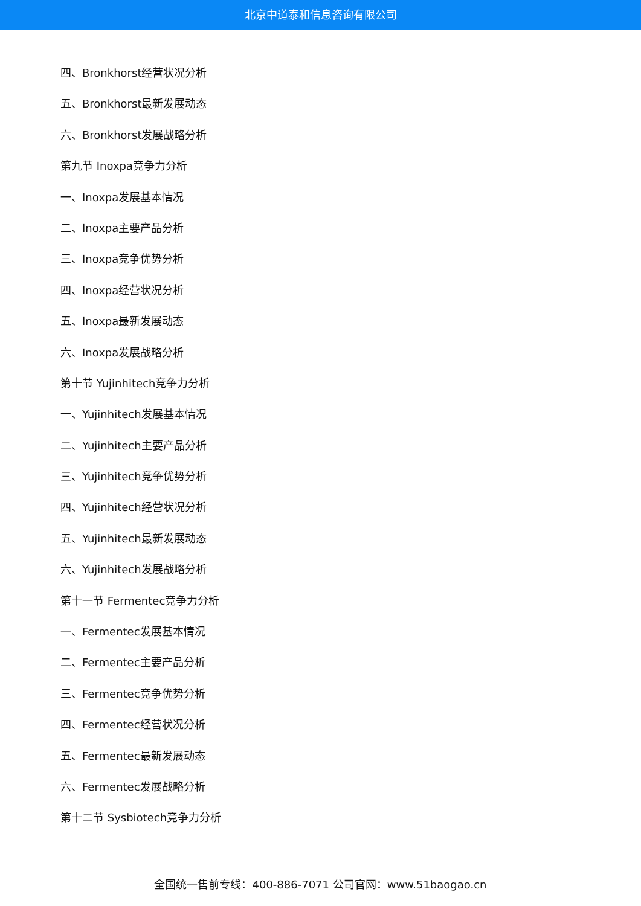北京中道泰和信息咨询有限公司
四、Bronkhorst经营状况分析
五、Bronkhorst最新发展动态
六、Bronkhorst发展战略分析
第九节 Inoxpa竞争力分析
一、Inoxpa发展基本情况
二、Inoxpa主要产品分析
三、Inoxpa竞争优势分析
四、Inoxpa经营状况分析
五、Inoxpa最新发展动态
六、Inoxpa发展战略分析
第十节 Yujinhitech竞争力分析
一、Yujinhitech发展基本情况
二、Yujinhitech主要产品分析
三、Yujinhitech竞争优势分析
四、Yujinhitech经营状况分析
五、Yujinhitech最新发展动态
六、Yujinhitech发展战略分析
第十一节 Fermentec竞争力分析
一、Fermentec发展基本情况
二、Fermentec主要产品分析
三、Fermentec竞争优势分析
四、Fermentec经营状况分析
五、Fermentec最新发展动态
六、Fermentec发展战略分析
第十二节 Sysbiotech竞争力分析
全国统一售前专线：400-886-7071 公司官网：www.51baogao.cn